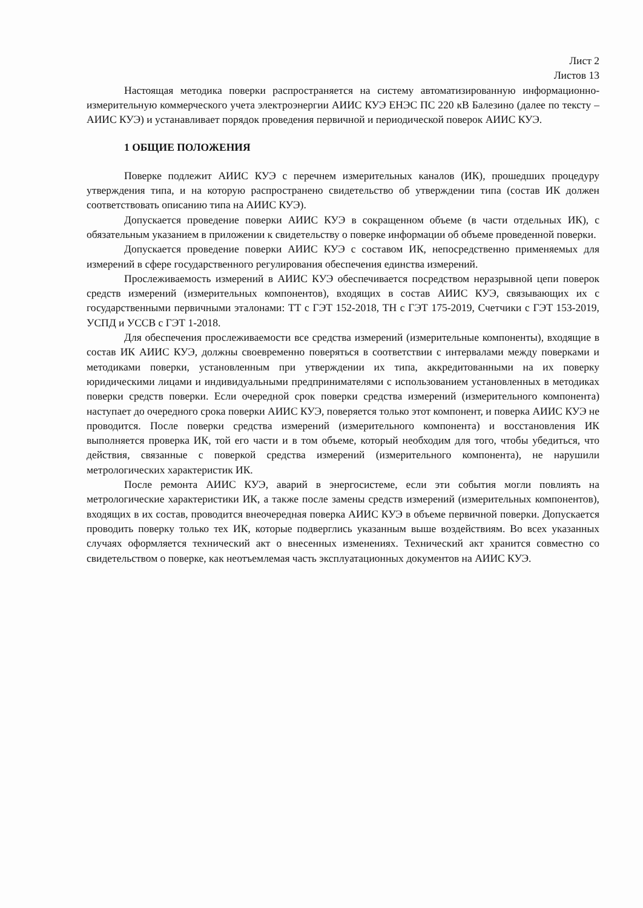Лист 2
Листов 13
Настоящая методика поверки распространяется на систему автоматизированную информационно-измерительную коммерческого учета электроэнергии АИИС КУЭ ЕНЭС ПС 220 кВ Балезино (далее по тексту – АИИС КУЭ) и устанавливает порядок проведения первичной и периодической поверок АИИС КУЭ.
1 ОБЩИЕ ПОЛОЖЕНИЯ
Поверке подлежит АИИС КУЭ с перечнем измерительных каналов (ИК), прошедших процедуру утверждения типа, и на которую распространено свидетельство об утверждении типа (состав ИК должен соответствовать описанию типа на АИИС КУЭ).
Допускается проведение поверки АИИС КУЭ в сокращенном объеме (в части отдельных ИК), с обязательным указанием в приложении к свидетельству о поверке информации об объеме проведенной поверки.
Допускается проведение поверки АИИС КУЭ с составом ИК, непосредственно применяемых для измерений в сфере государственного регулирования обеспечения единства измерений.
Прослеживаемость измерений в АИИС КУЭ обеспечивается посредством неразрывной цепи поверок средств измерений (измерительных компонентов), входящих в состав АИИС КУЭ, связывающих их с государственными первичными эталонами: ТТ с ГЭТ 152-2018, ТН с ГЭТ 175-2019, Счетчики с ГЭТ 153-2019, УСПД и УССВ с ГЭТ 1-2018.
Для обеспечения прослеживаемости все средства измерений (измерительные компоненты), входящие в состав ИК АИИС КУЭ, должны своевременно поверяться в соответствии с интервалами между поверками и методиками поверки, установленным при утверждении их типа, аккредитованными на их поверку юридическими лицами и индивидуальными предпринимателями с использованием установленных в методиках поверки средств поверки. Если очередной срок поверки средства измерений (измерительного компонента) наступает до очередного срока поверки АИИС КУЭ, поверяется только этот компонент, и поверка АИИС КУЭ не проводится. После поверки средства измерений (измерительного компонента) и восстановления ИК выполняется проверка ИК, той его части и в том объеме, который необходим для того, чтобы убедиться, что действия, связанные с поверкой средства измерений (измерительного компонента), не нарушили метрологических характеристик ИК.
После ремонта АИИС КУЭ, аварий в энергосистеме, если эти события могли повлиять на метрологические характеристики ИК, а также после замены средств измерений (измерительных компонентов), входящих в их состав, проводится внеочередная поверка АИИС КУЭ в объеме первичной поверки. Допускается проводить поверку только тех ИК, которые подверглись указанным выше воздействиям. Во всех указанных случаях оформляется технический акт о внесенных изменениях. Технический акт хранится совместно со свидетельством о поверке, как неотъемлемая часть эксплуатационных документов на АИИС КУЭ.